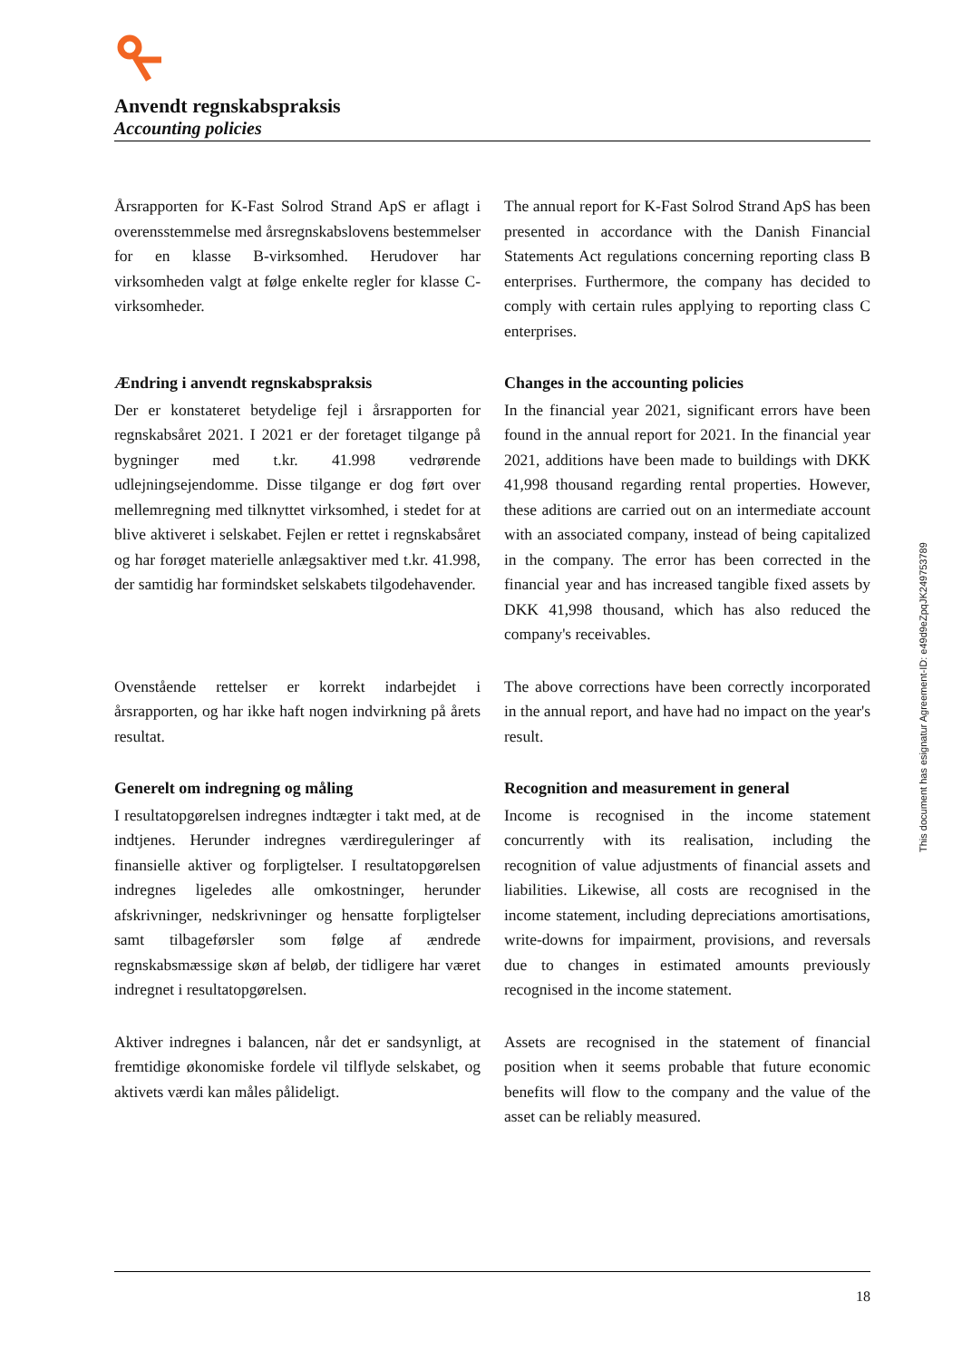Anvendt regnskabspraksis
Accounting policies
Årsrapporten for K-Fast Solrod Strand ApS er aflagt i overensstemmelse med årsregnskabslovens bestemmelser for en klasse B-virksomhed. Herudover har virksomheden valgt at følge enkelte regler for klasse C-virksomheder.
The annual report for K-Fast Solrod Strand ApS has been presented in accordance with the Danish Financial Statements Act regulations concerning reporting class B enterprises. Furthermore, the company has decided to comply with certain rules applying to reporting class C enterprises.
Ændring i anvendt regnskabspraksis
Der er konstateret betydelige fejl i årsrapporten for regnskabsåret 2021. I 2021 er der foretaget tilgange på bygninger med t.kr. 41.998 vedrørende udlejningsejendomme. Disse tilgange er dog ført over mellemregning med tilknyttet virksomhed, i stedet for at blive aktiveret i selskabet. Fejlen er rettet i regnskabsåret og har forøget materielle anlægsaktiver med t.kr. 41.998, der samtidig har formindsket selskabets tilgodehavender.
Changes in the accounting policies
In the financial year 2021, significant errors have been found in the annual report for 2021. In the financial year 2021, additions have been made to buildings with DKK 41,998 thousand regarding rental properties. However, these aditions are carried out on an intermediate account with an associated company, instead of being capitalized in the company. The error has been corrected in the financial year and has increased tangible fixed assets by DKK 41,998 thousand, which has also reduced the company's receivables.
Ovenstående rettelser er korrekt indarbejdet i årsrapporten, og har ikke haft nogen indvirkning på årets resultat.
The above corrections have been correctly incorporated in the annual report, and have had no impact on the year's result.
Generelt om indregning og måling
I resultatopgørelsen indregnes indtægter i takt med, at de indtjenes. Herunder indregnes værdireguleringer af finansielle aktiver og forpligtelser. I resultatopgørelsen indregnes ligeledes alle omkostninger, herunder afskrivninger, nedskrivninger og hensatte forpligtelser samt tilbageførsler som følge af ændrede regnskabsmæssige skøn af beløb, der tidligere har været indregnet i resultatopgørelsen.
Recognition and measurement in general
Income is recognised in the income statement concurrently with its realisation, including the recognition of value adjustments of financial assets and liabilities. Likewise, all costs are recognised in the income statement, including depreciations amortisations, write-downs for impairment, provisions, and reversals due to changes in estimated amounts previously recognised in the income statement.
Aktiver indregnes i balancen, når det er sandsynligt, at fremtidige økonomiske fordele vil tilflyde selskabet, og aktivets værdi kan måles pålideligt.
Assets are recognised in the statement of financial position when it seems probable that future economic benefits will flow to the company and the value of the asset can be reliably measured.
18
This document has esignatur Agreement-ID: e49d9eZpqJK249753789